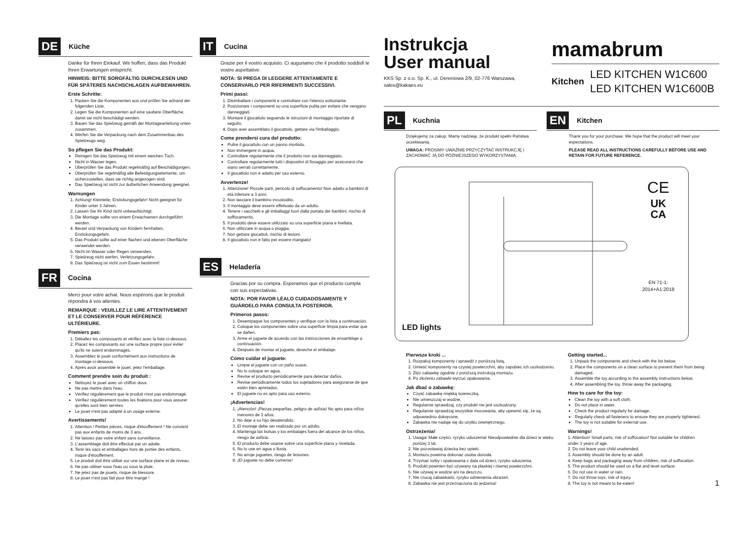DE Küche
Danke für Ihren Einkauf. Wir hoffen, dass das Produkt Ihren Erwartungen entspricht.
HINWEIS: BITTE SORGFÄLTIG DURCHLESEN UND FÜR SPÄTERES NACHSCHLAGEN AUFBEWAHREN.
Erste Schritte:
1. Packen Sie die Komponenten aus und prüfen Sie anhand der folgenden Liste.
2. Legen Sie die Komponenten auf eine saubere Oberfläche, damit sie nicht beschädigt werden.
3. Bauen Sie das Spielzeug gemäß der Montageanleitung unten zusammen.
4. Werfen Sie die Verpackung nach dem Zusammenbau des Spielzeugs weg.
So pflegen Sie das Produkt:
Reinigen Sie das Spielzeug mit einem weichen Tuch.
Nicht in Wasser legen.
Überprüfen Sie das Produkt regelmäßig auf Beschädigungen.
Überprüfen Sie regelmäßig alle Befestigungselemente, um sicherzustellen, dass sie richtig angezogen sind.
Das Spielzeug ist nicht zur äußerlichen Anwendung geeignet.
Warnungen
1. Achtung! Kleinteile, Erstickungsgefahr! Nicht geeignet für Kinder unter 3 Jahren.
2. Lassen Sie Ihr Kind nicht unbeaufsichtigt.
3. Die Montage sollte von einem Erwachsenen durchgeführt werden.
4. Beutel und Verpackung von Kindern fernhalten, Erstickungsgefahr.
5. Das Produkt sollte auf einer flachen und ebenen Oberfläche verwendet werden.
6. Nicht im Wasser oder Regen verwenden.
7. Spielzeug nicht werfen, Verletzungsgefahr.
8. Das Spielzeug ist nicht zum Essen bestimmt!
FR Cocina
Merci pour votre achat. Nous espérons que le produit répondra à vos attentes.
REMARQUE : VEUILLEZ LE LIRE ATTENTIVEMENT ET LE CONSERVER POUR RÉFÉRENCE ULTÉRIEURE.
Premiers pas:
1. Déballez les composants et vérifiez avec la liste ci-dessous.
2. Placez les composants sur une surface propre pour éviter qu'ils ne soient endommagés.
3. Assemblez le jouet conformément aux instructions de montage ci-dessous.
4. Après avoir assemblé le jouet, jetez l'emballage.
Comment prendre soin du produit :
Nettoyez le jouet avec un chiffon doux.
Ne pas mettre dans l'eau.
Vérifiez régulièrement que le produit n'est pas endommagé.
Vérifiez régulièrement toutes les fixations pour vous assurer qu'elles sont bien serrées.
Le jouet n'est pas adapté à un usage externe.
Avertissements!
1. Attention ! Petites pièces, risque d'étouffement ! Ne convient pas aux enfants de moins de 3 ans.
2. Ne laissez pas votre enfant sans surveillance.
3. L'assemblage doit être effectué par un adulte.
4. Tenir les sacs et emballages hors de portée des enfants, risque d'étouffement.
5. Le produit doit être utilisé sur une surface plane et de niveau.
6. Ne pas utiliser sous l'eau ou sous la pluie.
7. Ne jetez pas de jouets, risque de blessure.
8. Le jouet n'est pas fait pour être mangé !
IT Cucina
Grazie per il vostro acquisto. Ci auguriamo che il prodotto soddisfi le vostre aspettative.
NOTA: SI PREGA DI LEGGERE ATTENTAMENTE E CONSERVARLO PER RIFERIMENTI SUCCESSIVI.
Primi passi:
1. Disimballare i componenti e controllare con l'elenco sottostante.
2. Posizionare i componenti su una superficie pulita per evitare che vengano danneggiati.
3. Montare il giocattolo seguendo le istruzioni di montaggio riportate di seguito.
4. Dopo aver assemblato il giocattolo, gettare via l'imballaggio.
Come prendersi cura del prodotto:
Pulire il giocattolo con un panno morbido.
Non immergere in acqua.
Controllare regolarmente che il prodotto non sia danneggiato.
Controllare regolarmente tutti i dispositivi di fissaggio per assicurarsi che siano serrati correttamente.
Il giocattolo non è adatto per uso esterno.
Avvertenze!
1. Attenzione! Piccole parti, pericolo di soffocamento! Non adatto a bambini di età inferiore a 3 anni.
2. Non lasciare il bambino incustodito.
3. Il montaggio deve essere effettuato da un adulto.
4. Tenere i sacchetti e gli imballaggi fuori dalla portata dei bambini, rischio di soffocamento.
5. Il prodotto deve essere utilizzato su una superficie piana e livellata.
6. Non utilizzare in acqua o pioggia.
7. Non gettare giocattoli, rischio di lesioni.
8. Il giocattolo non è fatto per essere mangiato!
ES Heladería
Gracias por su compra. Esperamos que el producto cumpla con sus expectativas.
NOTA: POR FAVOR LÉALO CUIDADOSAMENTE Y GUÁRDELO PARA CONSULTA POSTERIOR.
Primeros pasos:
1. Desempaque los componentes y verifique con la lista a continuación.
2. Coloque los componentes sobre una superficie limpia para evitar que se dañen.
3. Arme el juguete de acuerdo con las instrucciones de ensamblaje a continuación.
4. Después de montar el juguete, deseche el embalaje.
Cómo cuidar el juguete:
Limpie el juguete con un paño suave.
No lo coloque en agua.
Revise el producto periódicamente para detectar daños.
Revise periódicamente todos los sujetadores para asegurarse de que estén bien apretados.
El juguete no es apto para uso externo.
¡Advertencias!
1. ¡Atención! ¡Piezas pequeñas, peligro de asfixia! No apto para niños menores de 3 años.
2. No deje a su hijo desatendido.
3. El montaje debe ser realizado por un adulto.
4. Mantenga las bolsas y los embalajes fuera del alcance de los niños, riesgo de asfixia.
5. El producto debe usarse sobre una superficie plana y nivelada.
6. No lo use en agua o lluvia.
7. No arroje juguetes, riesgo de lesiones.
8. ¡El juguete no debe comerse!
Instrukcja
User manual
KKS Sp. z o.o. Sp. K., ul. Dereniowa 2/9, 02-776 Warszawa,
sales@kakaes.eu
mamabrum
Kitchen LED KITCHEN W1C600
LED KITCHEN W1C600B
PL Kuchnia
Dziękujemy za zakup. Mamy nadzieję, że produkt spełni Państwa oczekiwania.
UWAGA: PROSIMY UWAŻNIE PRZYCZYTAĆ INSTRUKCJĘ I ZACHOWAĆ JĄ DO PÓŹNIEJSZEGO WYKORZYSTANIA.
EN Kitchen
Thank you for your purchase. We hope that the product will meet your expectations.
PLEASE READ ALL INSTRUCTIONS CAREFULLY BEFORE USE AND RETAIN FOR FUTURE REFERENCE.
LED lights
CE
UK
CA
EN 71-1:
2014+A1:2018
Pierwsze kroki ...
1. Rozpakuj komponenty i sprawdź z poniższą listą.
2. Umieść komponenty na czystej powierzchni, aby zapobiec ich uszkodzeniu.
3. Złóż zabawkę zgodnie z poniższą instrukcją montażu.
4. Po złożeniu zabawki wyrzuć opakowania.
Jak dbać o zabawkę:
Czyść zabawkę miękką ściereczką.
Nie umieszczaj w wodzie.
Regularnie sprawdzaj, czy produkt nie jest uszkodzony.
Regularnie sprawdzaj wszystkie mocowania, aby upewnić się, że są odpowiednio dokręcone.
Zabawka nie nadaje się do użytku zewnętrznego.
Ostrzeżenia!
1. Uwaga! Małe części, ryzyko uduszenia! Nieodpowiednie dla dzieci w wieku poniżej 3 lat.
2. Nie pozostawiaj dziecka bez opieki.
3. Montażu powinna dokonać osoba dorosła.
4. Trzymać torby i opakowania z dala od dzieci, ryzyko uduszenia.
5. Produkt powinien być używany na płaskiej i równej powierzchni.
6. Nie używaj w wodzie ani na deszczu.
7. Nie rzucaj zabawkami, ryzyko odniesienia obrażeń.
8. Zabawka nie jest przeznaczona do jedzenia!
Getting started...
1. Unpack the components and check with the list below.
2. Place the components on a clean surface to prevent them from being damaged.
3. Assemble the toy according to the assembly instructions below.
4. After assembling the toy, throw away the packaging.
How to care for the toy:
Clean the toy with a soft cloth.
Do not place in water.
Check the product regularly for damage.
Regularly check all fasteners to ensure they are properly tightened.
The toy is not suitable for external use.
Warnings!
1. Attention! Small parts, risk of suffocation! Not suitable for children under 3 years of age.
2. Do not leave your child unattended.
3. Assembly should be done by an adult.
4. Keep bags and packaging away from children, risk of suffocation.
5. The product should be used on a flat and level surface.
6. Do not use in water or rain.
7. Do not throw toys, risk of injury.
8. The toy is not meant to be eaten!
1